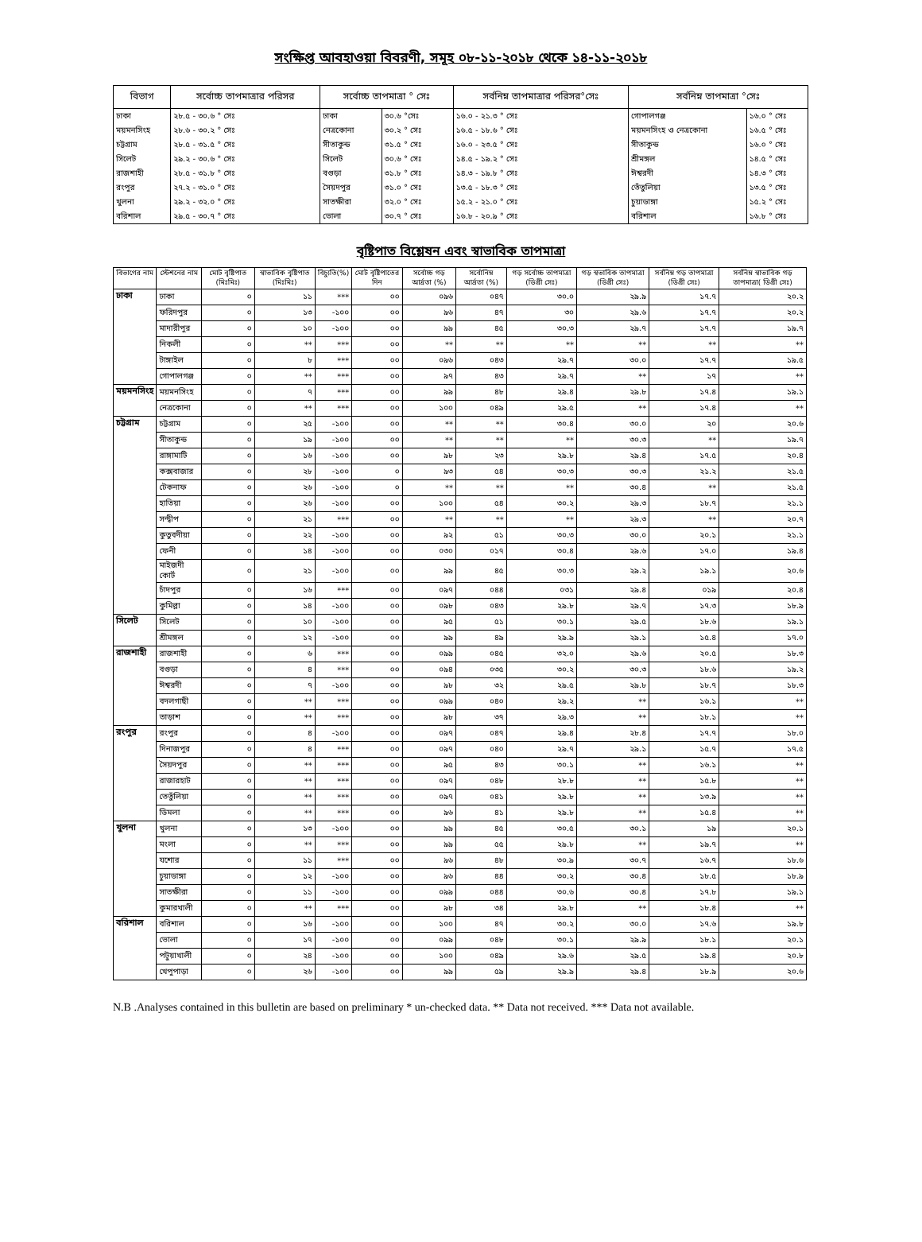সংক্ষিপ্ত আবহাওয়া বিবরণী, সমূহ ০৮-১১-২০১৮ থেকে ১৪-১১-২০১৮
| বিভাগ | সর্বোচ্চ তাপমাত্রার পরিসর | সর্বোচ্চ তাপমাত্রা ° সেঃ | | সর্বনিম্ন তাপমাত্রার পরিসর°সেঃ | সর্বনিম্ন তাপমাত্রা °সেঃ | |
| --- | --- | --- | --- | --- | --- | --- |
| ঢাকা | ২৮.৫ - ৩০.৬ ° সেঃ | ঢাকা | ৩০.৬ °সেঃ | ১৬.০ - ২১.৩ ° সেঃ | গোপালগঞ্জ | ১৬.০ ° সেঃ |
| ময়মনসিংহ | ২৮.৬ - ৩০.২ ° সেঃ | নেত্রকোনা | ৩০.২ ° সেঃ | ১৬.৫ - ১৮.৬ ° সেঃ | ময়মনসিংহ ও নেত্রকোনা | ১৬.৫ ° সেঃ |
| চট্টগ্রাম | ২৮.৫ - ৩১.৫ ° সেঃ | সীতাকুন্ড | ৩১.৫ ° সেঃ | ১৬.০ - ২৩.৫ ° সেঃ | সীতাকুন্ড | ১৬.০ ° সেঃ |
| সিলেট | ২৯.২ - ৩০.৬ ° সেঃ | সিলেট | ৩০.৬ ° সেঃ | ১৪.৫ - ১৯.২ ° সেঃ | শ্রীমঙ্গল | ১৪.৫ ° সেঃ |
| রাজশাহী | ২৮.৫ - ৩১.৮ ° সেঃ | বগুড়া | ৩১.৮ ° সেঃ | ১৪.৩ - ১৯.৮ ° সেঃ | ঈশ্বরদী | ১৪.৩ ° সেঃ |
| রংপুর | ২৭.২ - ৩১.০ ° সেঃ | সৈয়দপুর | ৩১.০ ° সেঃ | ১৩.৫ - ১৮.৩ ° সেঃ | তেঁতুলিয়া | ১৩.৫ ° সেঃ |
| খুলনা | ২৯.২ - ৩২.০ ° সেঃ | সাতক্ষীরা | ৩২.০ ° সেঃ | ১৫.২ - ২১.০ ° সেঃ | চুয়াডাঙ্গা | ১৫.২ ° সেঃ |
| বরিশাল | ২৯.৫ - ৩০.৭ ° সেঃ | ভোলা | ৩০.৭ ° সেঃ | ১৬.৮ - ২০.৯ ° সেঃ | বরিশাল | ১৬.৮ ° সেঃ |
বৃষ্টিপাত বিশ্লেষন এবং স্বাভাবিক তাপমাত্রা
| বিভাগের নাম | স্টেশনের নাম | মোট বৃষ্টিপাত (মিঃমিঃ) | স্বাভাবিক বৃষ্টিপাত (মিঃমিঃ) | বিচ্যুতি(%) | মোট বৃষ্টিপাতের দিন | সর্বোচ্চ গড় আর্দ্রতা (%) | সর্বোনিম্ন আর্দ্রতা (%) | গড় সর্বোচ্চ তাপমাত্রা (ডিগ্রী সেঃ) | গড় স্বভাবিক তাপমাত্রা (ডিগ্রী সেঃ) | সর্বনিম্ন গড় তাপমাত্রা (ডিগ্রী সেঃ) | সর্বনিম্ন স্বাভাবিক গড় তাপমাত্রা( ডিগ্রী সেঃ) |
| --- | --- | --- | --- | --- | --- | --- | --- | --- | --- | --- | --- |
| ঢাকা | ঢাকা | ০ | ১১ | *** | ০০ | ০৯৬ | ০৪৭ | ৩০.০ | ২৯.৯ | ১৭.৭ | ২০.২ |
| | ফরিদপুর | ০ | ১৩ | -১০০ | ০০ | ৯৬ | ৪৭ | ৩০ | ২৯.৬ | ১৭.৭ | ২০.২ |
| | মাদারীপুর | ০ | ১০ | -১০০ | ০০ | ৯৯ | ৪৫ | ৩০.৩ | ২৯.৭ | ১৭.৭ | ১৯.৭ |
| | নিকলী | ০ | ** | *** | ০০ | ** | ** | ** | ** | ** | ** |
| | টাঙ্গাইল | ০ | ৮ | *** | ০০ | ০৯৬ | ০৪৩ | ২৯.৭ | ৩০.০ | ১৭.৭ | ১৯.৫ |
| | গোপালগঞ্জ | ০ | ** | *** | ০০ | ৯৭ | ৪৩ | ২৯.৭ | ** | ১৭ | ** |
| ময়মনসিংহ | ময়মনসিংহ | ০ | ৭ | *** | ০০ | ৯৯ | ৪৮ | ২৯.৪ | ২৯.৮ | ১৭.৪ | ১৯.১ |
| | নেত্রকোনা | ০ | ** | *** | ০০ | ১০০ | ০৪৯ | ২৯.৫ | ** | ১৭.৪ | ** |
| চট্টগ্রাম | চট্টগ্রাম | ০ | ২৫ | -১০০ | ০০ | ** | ** | ৩০.৪ | ৩০.০ | ২০ | ২০.৬ |
| | সীতাকুন্ড | ০ | ১৯ | -১০০ | ০০ | ** | ** | ** | ৩০.৩ | ** | ১৯.৭ |
| | রাঙ্গামাটি | ০ | ১৬ | -১০০ | ০০ | ৯৮ | ২৩ | ২৯.৮ | ২৯.৪ | ১৭.৫ | ২০.৪ |
| | কক্সবাজার | ০ | ২৮ | -১০০ | ০ | ৯৩ | ৫৪ | ৩০.৩ | ৩০.৩ | ২১.২ | ২১.৫ |
| | টেকনাফ | ০ | ২৬ | -১০০ | ০ | ** | ** | ** | ৩০.৪ | ** | ২১.৫ |
| | হাতিয়া | ০ | ২৬ | -১০০ | ০০ | ১০০ | ৫৪ | ৩০.২ | ২৯.৩ | ১৮.৭ | ২১.১ |
| | সন্দ্বীপ | ০ | ২১ | *** | ০০ | ** | ** | ** | ২৯.৩ | ** | ২০.৭ |
| | কুতুবদীয়া | ০ | ২২ | -১০০ | ০০ | ৯২ | ৫১ | ৩০.৩ | ৩০.০ | ২০.১ | ২১.১ |
| | ফেনী | ০ | ১৪ | -১০০ | ০০ | ০৩০ | ০১৭ | ৩০.৪ | ২৯.৬ | ১৭.০ | ১৯.৪ |
| | মাইজদী কোর্ট | ০ | ২১ | -১০০ | ০০ | ৯৯ | ৪৫ | ৩০.৩ | ২৯.২ | ১৯.১ | ২০.৬ |
| | চাঁদপুর | ০ | ১৬ | *** | ০০ | ০৯৭ | ০৪৪ | ০৩১ | ২৯.৪ | ০১৯ | ২০.৪ |
| | কুমিল্লা | ০ | ১৪ | -১০০ | ০০ | ০৯৮ | ০৪৩ | ২৯.৮ | ২৯.৭ | ১৭.৩ | ১৮.৯ |
| সিলেট | সিলেট | ০ | ১০ | -১০০ | ০০ | ৯৫ | ৫১ | ৩০.১ | ২৯.৫ | ১৮.৬ | ১৯.১ |
| | শ্রীমঙ্গল | ০ | ১২ | -১০০ | ০০ | ৯৯ | ৪৯ | ২৯.৯ | ২৯.১ | ১৫.৪ | ১৭.০ |
| রাজশাহী | রাজশাহী | ০ | ৬ | *** | ০০ | ০৯৯ | ০৪৫ | ৩২.০ | ২৯.৬ | ২০.৫ | ১৮.৩ |
| | বগুড়া | ০ | ৪ | *** | ০০ | ০৯৪ | ০৩৫ | ৩০.২ | ৩০.৩ | ১৮.৬ | ১৯.২ |
| | ঈশ্বরদী | ০ | ৭ | -১০০ | ০০ | ৯৮ | ৩২ | ২৯.৫ | ২৯.৮ | ১৮.৭ | ১৮.৩ |
| | বদলগাছী | ০ | ** | *** | ০০ | ০৯৯ | ০৪০ | ২৯.২ | ** | ১৬.১ | ** |
| | তাড়াশ | ০ | ** | *** | ০০ | ৯৮ | ৩৭ | ২৯.৩ | ** | ১৮.১ | ** |
| রংপুর | রংপুর | ০ | ৪ | -১০০ | ০০ | ০৯৭ | ০৪৭ | ২৯.৪ | ২৮.৪ | ১৭.৭ | ১৮.০ |
| | দিনাজপুর | ০ | ৪ | *** | ০০ | ০৯৭ | ০৪০ | ২৯.৭ | ২৯.১ | ১৫.৭ | ১৭.৫ |
| | সৈয়দপুর | ০ | ** | *** | ০০ | ৯৫ | ৪৩ | ৩০.১ | ** | ১৬.১ | ** |
| | রাজারহাট | ০ | ** | *** | ০০ | ০৯৭ | ০৪৮ | ২৮.৮ | ** | ১৫.৮ | ** |
| | তেতুঁলিয়া | ০ | ** | *** | ০০ | ০৯৭ | ০৪১ | ২৯.৮ | ** | ১৩.৯ | ** |
| | ডিমলা | ০ | ** | *** | ০০ | ৯৬ | ৪১ | ২৯.৮ | ** | ১৫.৪ | ** |
| খুলনা | খুলনা | ০ | ১৩ | -১০০ | ০০ | ৯৯ | ৪৫ | ৩০.৫ | ৩০.১ | ১৯ | ২০.১ |
| | মংলা | ০ | ** | *** | ০০ | ৯৯ | ৫৫ | ২৯.৮ | ** | ১৯.৭ | ** |
| | যশোর | ০ | ১১ | *** | ০০ | ৯৬ | ৪৮ | ৩০.৯ | ৩০.৭ | ১৬.৭ | ১৮.৬ |
| | চুয়াডাঙ্গা | ০ | ১২ | -১০০ | ০০ | ৯৬ | ৪৪ | ৩০.২ | ৩০.৪ | ১৮.৫ | ১৮.৯ |
| | সাতক্ষীরা | ০ | ১১ | -১০০ | ০০ | ০৯৯ | ০৪৪ | ৩০.৬ | ৩০.৪ | ১৭.৮ | ১৯.১ |
| | কুমারখালী | ০ | ** | *** | ০০ | ৯৮ | ৩৪ | ২৯.৮ | ** | ১৮.৪ | ** |
| বরিশাল | বরিশাল | ০ | ১৬ | -১০০ | ০০ | ১০০ | ৪৭ | ৩০.২ | ৩০.০ | ১৭.৬ | ১৯.৮ |
| | ভোলা | ০ | ১৭ | -১০০ | ০০ | ০৯৯ | ০৪৮ | ৩০.১ | ২৯.৯ | ১৮.১ | ২০.১ |
| | পটুয়াখালী | ০ | ২৪ | -১০০ | ০০ | ১০০ | ০৪৯ | ২৯.৬ | ২৯.৫ | ১৯.৪ | ২০.৮ |
| | খেপুপাড়া | ০ | ২৬ | -১০০ | ০০ | ৯৯ | ৫৯ | ২৯.৯ | ২৯.৪ | ১৮.৯ | ২০.৬ |
N.B .Analyses contained in this bulletin are based on preliminary * un-checked data. ** Data not received. *** Data not available.